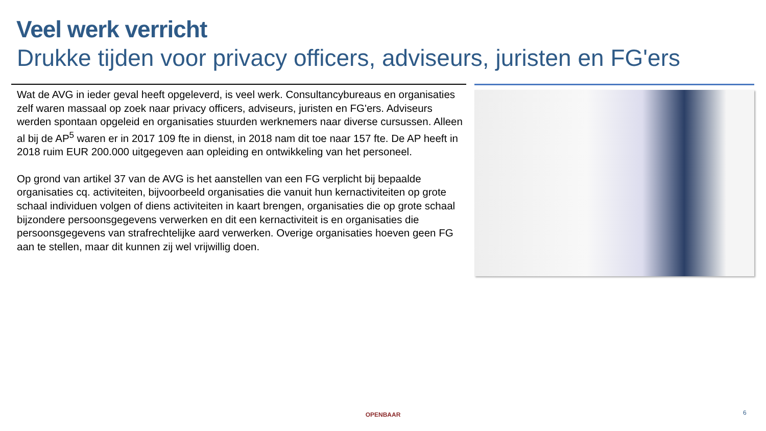Veel werk verricht
Drukke tijden voor privacy officers, adviseurs, juristen en FG'ers
Wat de AVG in ieder geval heeft opgeleverd, is veel werk. Consultancybureaus en organisaties zelf waren massaal op zoek naar privacy officers, adviseurs, juristen en FG'ers. Adviseurs werden spontaan opgeleid en organisaties stuurden werknemers naar diverse cursussen. Alleen al bij de AP<sup>5</sup> waren er in 2017 109 fte in dienst, in 2018 nam dit toe naar 157 fte. De AP heeft in 2018 ruim EUR 200.000 uitgegeven aan opleiding en ontwikkeling van het personeel.
Op grond van artikel 37 van de AVG is het aanstellen van een FG verplicht bij bepaalde organisaties cq. activiteiten, bijvoorbeeld organisaties die vanuit hun kernactiviteiten op grote schaal individuen volgen of diens activiteiten in kaart brengen, organisaties die op grote schaal bijzondere persoonsgegevens verwerken en dit een kernactiviteit is en organisaties die persoonsgegevens van strafrechtelijke aard verwerken. Overige organisaties hoeven geen FG aan te stellen, maar dit kunnen zij wel vrijwillig doen.
OPENBAAR 6